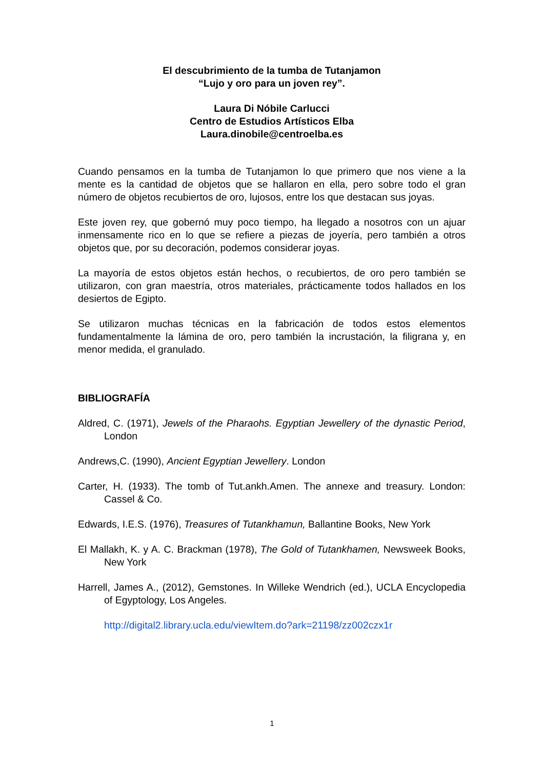El descubrimiento de la tumba de Tutanjamon
“Lujo y oro para un joven rey”.
Laura Di Nóbile Carlucci
Centro de Estudios Artísticos Elba
Laura.dinobile@centroelba.es
Cuando pensamos en la tumba de Tutanjamon lo que primero que nos viene a la mente es la cantidad de objetos que se hallaron en ella, pero sobre todo el gran número de objetos recubiertos de oro, lujosos, entre los que destacan sus joyas.
Este joven rey, que gobernó muy poco tiempo, ha llegado a nosotros con un ajuar inmensamente rico en lo que se refiere a piezas de joyería, pero también a otros objetos que, por su decoración, podemos considerar joyas.
La mayoría de estos objetos están hechos, o recubiertos, de oro pero también se utilizaron, con gran maestría, otros materiales, prácticamente todos hallados en los desiertos de Egipto.
Se utilizaron muchas técnicas en la fabricación de todos estos elementos fundamentalmente la lámina de oro, pero también la incrustación, la filigrana y, en menor medida, el granulado.
BIBLIOGRAFÍA
Aldred, C. (1971), Jewels of the Pharaohs. Egyptian Jewellery of the dynastic Period, London
Andrews,C. (1990), Ancient Egyptian Jewellery. London
Carter, H. (1933). The tomb of Tut.ankh.Amen. The annexe and treasury. London: Cassel & Co.
Edwards, I.E.S. (1976), Treasures of Tutankhamun, Ballantine Books, New York
El Mallakh, K. y A. C. Brackman (1978), The Gold of Tutankhamen, Newsweek Books, New York
Harrell, James A., (2012), Gemstones. In Willeke Wendrich (ed.), UCLA Encyclopedia of Egyptology, Los Angeles.
http://digital2.library.ucla.edu/viewItem.do?ark=21198/zz002czx1r
1